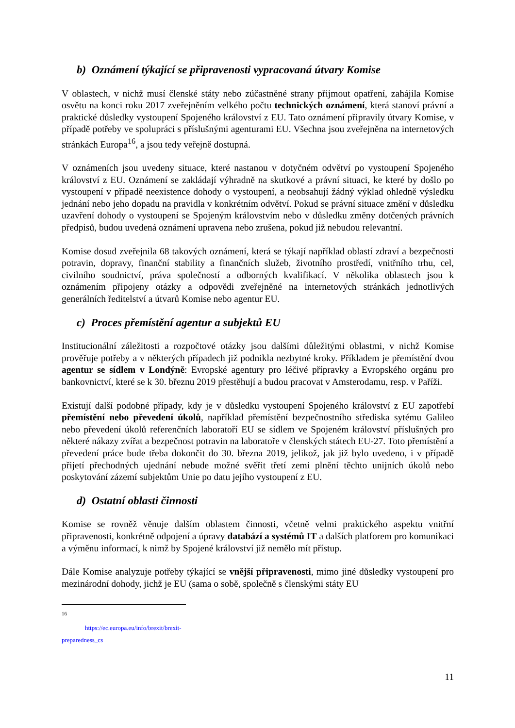b) Oznámení týkající se připravenosti vypracovaná útvary Komise
V oblastech, v nichž musí členské státy nebo zúčastněné strany přijmout opatření, zahájila Komise osvětu na konci roku 2017 zveřejněním velkého počtu technických oznámení, která stanoví právní a praktické důsledky vystoupení Spojeného království z EU. Tato oznámení připravily útvary Komise, v případě potřeby ve spolupráci s příslušnými agenturami EU. Všechna jsou zveřejněna na internetových stránkách Europa<sup>16</sup>, a jsou tedy veřejně dostupná.
V oznámeních jsou uvedeny situace, které nastanou v dotyčném odvětví po vystoupení Spojeného království z EU. Oznámení se zakládají výhradně na skutkové a právní situaci, ke které by došlo po vystoupení v případě neexistence dohody o vystoupení, a neobsahují žádný výklad ohledně výsledku jednání nebo jeho dopadu na pravidla v konkrétním odvětví. Pokud se právní situace změní v důsledku uzavření dohody o vystoupení se Spojeným královstvím nebo v důsledku změny dotčených právních předpisů, budou uvedená oznámení upravena nebo zrušena, pokud již nebudou relevantní.
Komise dosud zveřejnila 68 takových oznámení, která se týkají například oblastí zdraví a bezpečnosti potravin, dopravy, finanční stability a finančních služeb, životního prostředí, vnitřního trhu, cel, civilního soudnictví, práva společností a odborných kvalifikací. V několika oblastech jsou k oznámením připojeny otázky a odpovědi zveřejněné na internetových stránkách jednotlivých generálních ředitelství a útvarů Komise nebo agentur EU.
c) Proces přemístění agentur a subjektů EU
Institucionální záležitosti a rozpočtové otázky jsou dalšími důležitými oblastmi, v nichž Komise prověřuje potřeby a v některých případech již podnikla nezbytné kroky. Příkladem je přemístění dvou agentur se sídlem v Londýně: Evropské agentury pro léčivé přípravky a Evropského orgánu pro bankovnictví, které se k 30. březnu 2019 přestěhují a budou pracovat v Amsterodamu, resp. v Paříži.
Existují další podobné případy, kdy je v důsledku vystoupení Spojeného království z EU zapotřebí přemístění nebo převedení úkolů, například přemístění bezpečnostního střediska sytému Galileo nebo převedení úkolů referenčních laboratoří EU se sídlem ve Spojeném království příslušných pro některé nákazy zvířat a bezpečnost potravin na laboratoře v členských státech EU-27. Toto přemístění a převedení práce bude třeba dokončit do 30. března 2019, jelikož, jak již bylo uvedeno, i v případě přijetí přechodných ujednání nebude možné svěřit třetí zemi plnění těchto unijních úkolů nebo poskytování zázemí subjektům Unie po datu jejího vystoupení z EU.
d) Ostatní oblasti činnosti
Komise se rovněž věnuje dalším oblastem činnosti, včetně velmi praktického aspektu vnitřní připravenosti, konkrétně odpojení a úpravy databází a systémů IT a dalších platforem pro komunikaci a výměnu informací, k nimž by Spojené království již nemělo mít přístup.
Dále Komise analyzuje potřeby týkající se vnější připravenosti, mimo jiné důsledky vystoupení pro mezinárodní dohody, jichž je EU (sama o sobě, společně s členskými státy EU
<sup>16</sup> https://ec.europa.eu/info/brexit/brexit-preparedness_cs
11